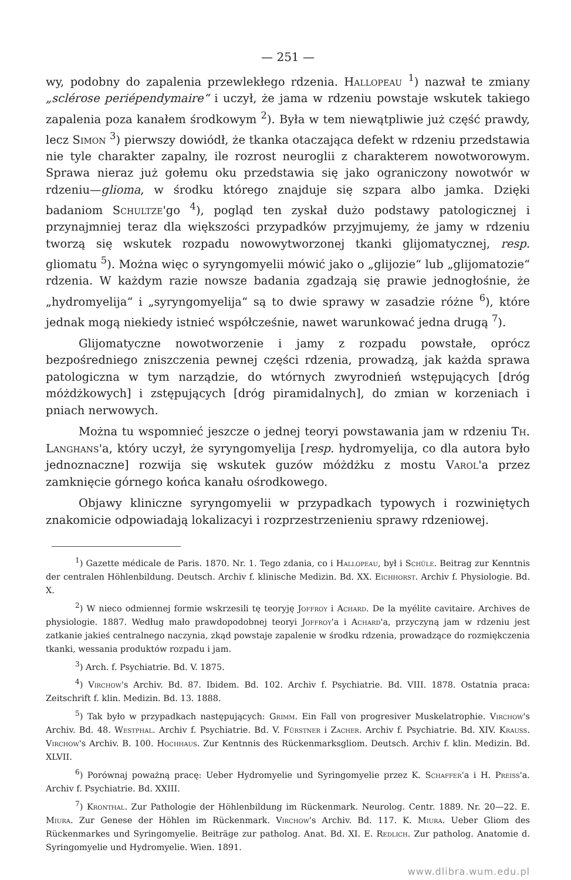— 251 —
wy, podobny do zapalenia przewlekłego rdzenia. Hallopeau <sup>1</sup>) nazwał te zmiany „sclérose periépendymaire“ i uczył, że jama w rdzeniu powstaje wskutek takiego zapalenia poza kanałem środkowym <sup>2</sup>). Była w tem niewątpliwie już część prawdy, lecz Simon <sup>3</sup>) pierwszy dowiódł, że tkanka otaczająca defekt w rdzeniu przedstawia nie tyle charakter zapalny, ile rozrost neuroglii z charakterem nowotworowym. Sprawa nieraz już gołemu oku przedstawia się jako ograniczony nowotwór w rdzeniu—glioma, w środku którego znajduje się szpara albo jamka. Dzięki badaniom Schultze'go <sup>4</sup>), pogląd ten zyskał dużo podstawy patologicznej i przynajmniej teraz dla większości przypadków przyjmujemy, że jamy w rdzeniu tworzą się wskutek rozpadu nowowytworzonej tkanki glijomatycznej, resp. gliomatu <sup>5</sup>). Można więc o syryngomyelii mówić jako o „glijozie“ lub „glijomatozie“ rdzenia. W każdym razie nowsze badania zgadzają się prawie jednogłośnie, że „hydromyelija“ i „syryngomyelija“ są to dwie sprawy w zasadzie różne <sup>6</sup>), które jednak mogą niekiedy istnieć współcześnie, nawet warunkować jedna drugą <sup>7</sup>).
Glijomatyczne nowotworzenie i jamy z rozpadu powstałe, oprócz bezpośredniego zniszczenia pewnej części rdzenia, prowadzą, jak każda sprawa patologiczna w tym narządzie, do wtórnych zwyrodnień wstępujących [dróg móżdżkowych] i zstępujących [dróg piramidalnych], do zmian w korzeniach i pniach nerwowych.
Można tu wspomnieć jeszcze o jednej teoryi powstawania jam w rdzeniu Th. Langhans'a, który uczył, że syryngomyelija [resp. hydromyelija, co dla autora było jednoznaczne] rozwija się wskutek guzów móżdżku z mostu Varol'a przez zamknięcie górnego końca kanału ośrodkowego.
Objawy kliniczne syryngomyelii w przypadkach typowych i rozwiniętych znakomicie odpowiadają lokalizacyi i rozprzestrzenieniu sprawy rdzeniowej.
<sup>1</sup>) Gazette médicale de Paris. 1870. Nr. 1. Tego zdania, co i Hallopeau, był i Schüle. Beitrag zur Kenntnis der centralen Höhlenbildung. Deutsch. Archiv f. klinische Medizin. Bd. XX. Eichhorst. Archiv f. Physiologie. Bd. X.
<sup>2</sup>) W nieco odmiennej formie wskrzesili tę teoryję Joffroy i Achard. De la myélite cavitaire. Archives de physiologie. 1887. Według mało prawdopodobnej teoryi Joffroy'a i Achard'a, przyczyną jam w rdzeniu jest zatkanie jakieś centralnego naczynia, zkąd powstaje zapalenie w środku rdzenia, prowadzące do rozmiękczenia tkanki, wessania produktów rozpadu i jam.
<sup>3</sup>) Arch. f. Psychiatrie. Bd. V. 1875.
<sup>4</sup>) Virchow's Archiv. Bd. 87. Ibidem. Bd. 102. Archiv f. Psychiatrie. Bd. VIII. 1878. Ostatnia praca: Zeitschrift f. klin. Medizin. Bd. 13. 1888.
<sup>5</sup>) Tak było w przypadkach następujących: Grimm. Ein Fall von progresiver Muskelatrophie. Virchow's Archiv. Bd. 48. Westphal. Archiv f. Psychiatrie. Bd. V. Fürstner i Zacher. Archiv f. Psychiatrie. Bd. XIV. Krauss. Virchow's Archiv. B. 100. Hochhaus. Zur Kentnnis des Rückenmarksgliom. Deutsch. Archiv f. klin. Medizin. Bd. XLVII.
<sup>6</sup>) Porównaj poważną pracę: Ueber Hydromyelie und Syringomyelie przez K. Schaffer'a i H. Preiss'a. Archiv f. Psychiatrie. Bd. XXIII.
<sup>7</sup>) Kronthal. Zur Pathologie der Höhlenbildung im Rückenmark. Neurolog. Centr. 1889. Nr. 20—22. E. Miura. Zur Genese der Höhlen im Rückenmark. Virchow's Archiv. Bd. 117. K. Miura. Ueber Gliom des Rückenmarkes und Syringomyelie. Beiträge zur patholog. Anat. Bd. XI. E. Redlich. Zur patholog. Anatomie d. Syringomyelie und Hydromyelie. Wien. 1891.
www.dlibra.wum.edu.pl